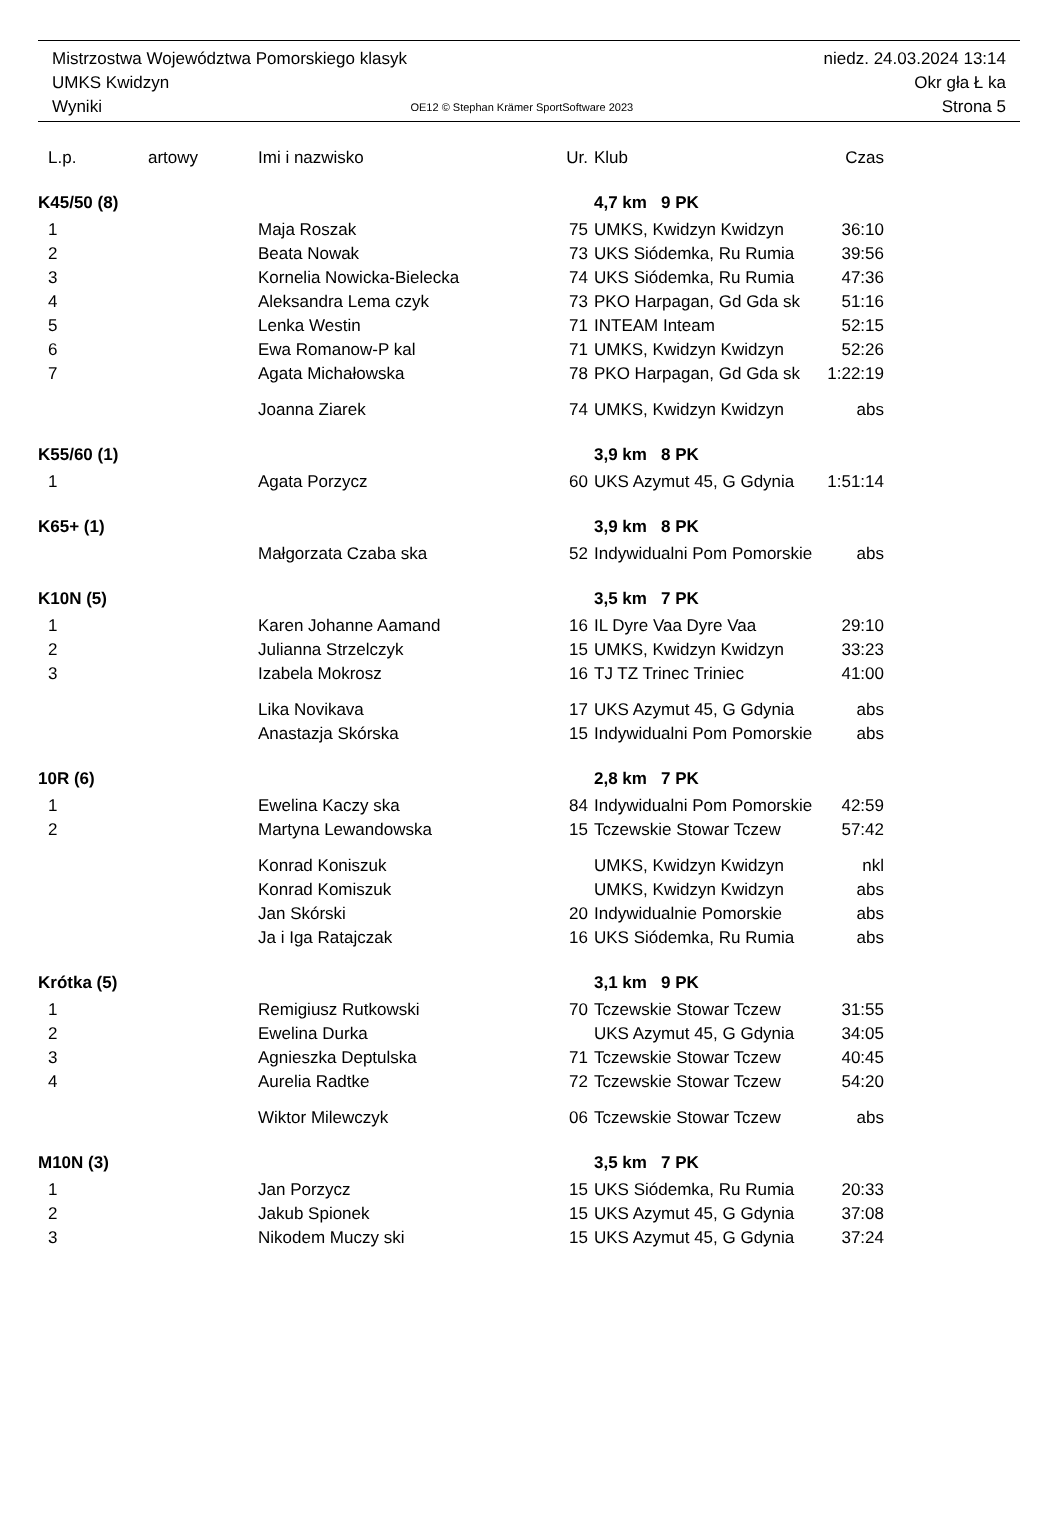Mistrzostwa Województwa Pomorskiego klasyk niedz. 24.03.2024 13:14
UMKS Kwidzyn Okr gła Ł ka
Wyniki OE12 © Stephan Krämer SportSoftware 2023 Strona 5
| L.p. | artowy | Imi i nazwisko | Ur. | Klub | Czas |
| --- | --- | --- | --- | --- | --- |
| K45/50 (8) | | | | 4,7 km 9 PK | |
| 1 | | Maja Roszak | 75 | UMKS, Kwidzyn Kwidzyn | 36:10 |
| 2 | | Beata Nowak | 73 | UKS Siódemka, Ru Rumia | 39:56 |
| 3 | | Kornelia Nowicka-Bielecka | 74 | UKS Siódemka, Ru Rumia | 47:36 |
| 4 | | Aleksandra Lema czyk | 73 | PKO Harpagan, Gd Gda sk | 51:16 |
| 5 | | Lenka Westin | 71 | INTEAM Inteam | 52:15 |
| 6 | | Ewa Romanow-P kal | 71 | UMKS, Kwidzyn Kwidzyn | 52:26 |
| 7 | | Agata Michałowska | 78 | PKO Harpagan, Gd Gda sk | 1:22:19 |
| | | Joanna Ziarek | 74 | UMKS, Kwidzyn Kwidzyn | abs |
| K55/60 (1) | | | | 3,9 km 8 PK | |
| 1 | | Agata Porzycz | 60 | UKS Azymut 45, G Gdynia | 1:51:14 |
| K65+ (1) | | | | 3,9 km 8 PK | |
| | | Małgorzata Czaba ska | 52 | Indywidualni Pom Pomorskie | abs |
| K10N (5) | | | | 3,5 km 7 PK | |
| 1 | | Karen Johanne Aamand | 16 | IL Dyre Vaa Dyre Vaa | 29:10 |
| 2 | | Julianna Strzelczyk | 15 | UMKS, Kwidzyn Kwidzyn | 33:23 |
| 3 | | Izabela Mokrosz | 16 | TJ TZ Trinec Triniec | 41:00 |
| | | Lika Novikava | 17 | UKS Azymut 45, G Gdynia | abs |
| | | Anastazja Skórska | 15 | Indywidualni Pom Pomorskie | abs |
| 10R (6) | | | | 2,8 km 7 PK | |
| 1 | | Ewelina Kaczy ska | 84 | Indywidualni Pom Pomorskie | 42:59 |
| 2 | | Martyna Lewandowska | 15 | Tczewskie Stowar Tczew | 57:42 |
| | | Konrad Koniszuk | | UMKS, Kwidzyn Kwidzyn | nkl |
| | | Konrad Komiszuk | | UMKS, Kwidzyn Kwidzyn | abs |
| | | Jan Skórski | 20 | Indywidualnie Pomorskie | abs |
| | | Ja i Iga Ratajczak | 16 | UKS Siódemka, Ru Rumia | abs |
| Krótka (5) | | | | 3,1 km 9 PK | |
| 1 | | Remigiusz Rutkowski | 70 | Tczewskie Stowar Tczew | 31:55 |
| 2 | | Ewelina Durka | | UKS Azymut 45, G Gdynia | 34:05 |
| 3 | | Agnieszka Deptulska | 71 | Tczewskie Stowar Tczew | 40:45 |
| 4 | | Aurelia Radtke | 72 | Tczewskie Stowar Tczew | 54:20 |
| | | Wiktor Milewczyk | 06 | Tczewskie Stowar Tczew | abs |
| M10N (3) | | | | 3,5 km 7 PK | |
| 1 | | Jan Porzycz | 15 | UKS Siódemka, Ru Rumia | 20:33 |
| 2 | | Jakub Spionek | 15 | UKS Azymut 45, G Gdynia | 37:08 |
| 3 | | Nikodem Muczy ski | 15 | UKS Azymut 45, G Gdynia | 37:24 |